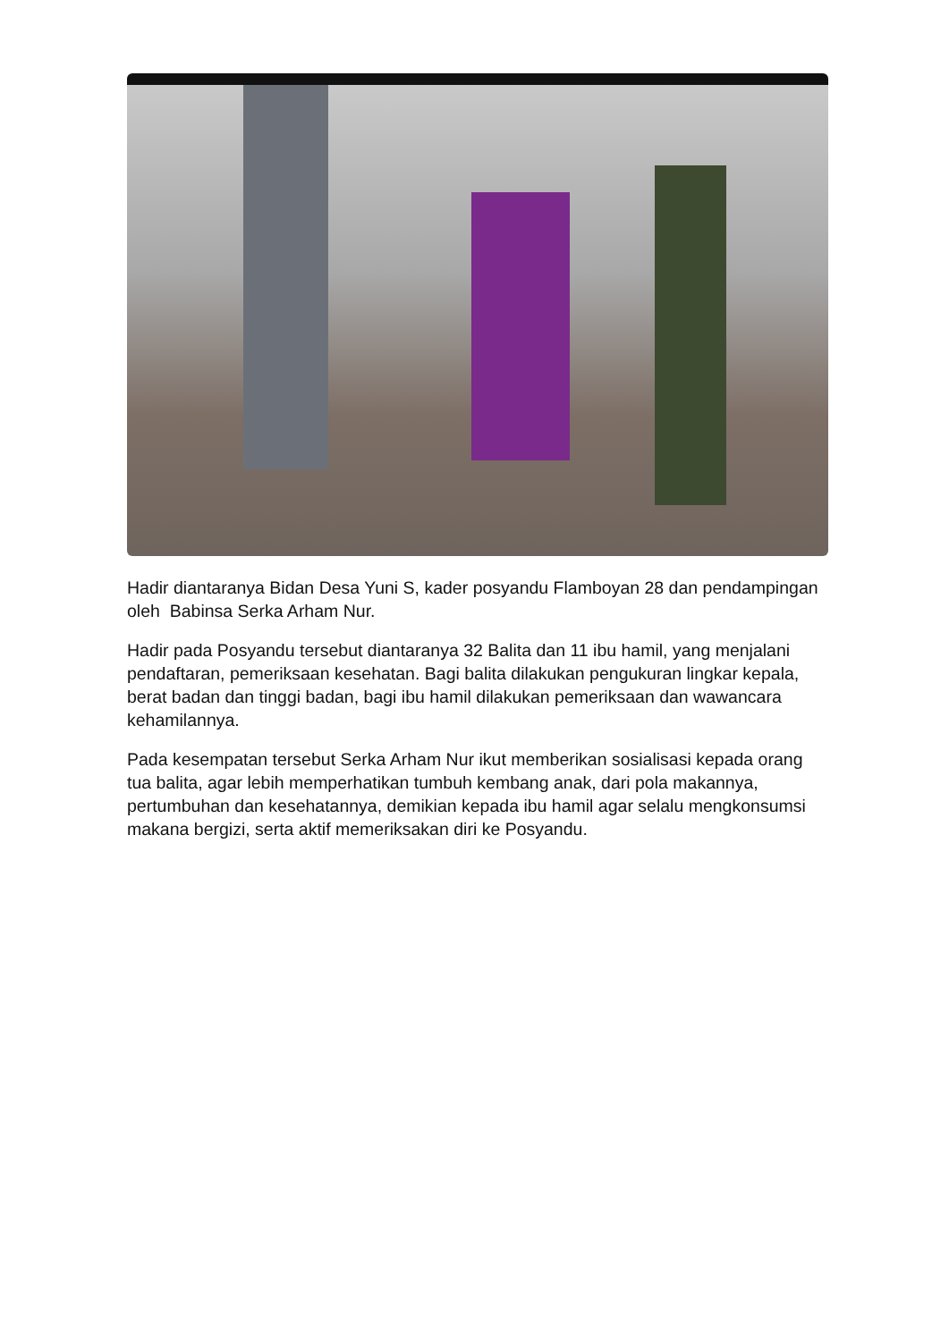Hadir diantaranya Bidan Desa Yuni S, kader posyandu Flamboyan 28 dan pendampingan oleh Babinsa Serka Arham Nur.
Hadir pada Posyandu tersebut diantaranya 32 Balita dan 11 ibu hamil, yang menjalani pendaftaran, pemeriksaan kesehatan. Bagi balita dilakukan pengukuran lingkar kepala, berat badan dan tinggi badan, bagi ibu hamil dilakukan pemeriksaan dan wawancara kehamilannya.
Pada kesempatan tersebut Serka Arham Nur ikut memberikan sosialisasi kepada orang tua balita, agar lebih memperhatikan tumbuh kembang anak, dari pola makannya, pertumbuhan dan kesehatannya, demikian kepada ibu hamil agar selalu mengkonsumsi makana bergizi, serta aktif memeriksakan diri ke Posyandu.